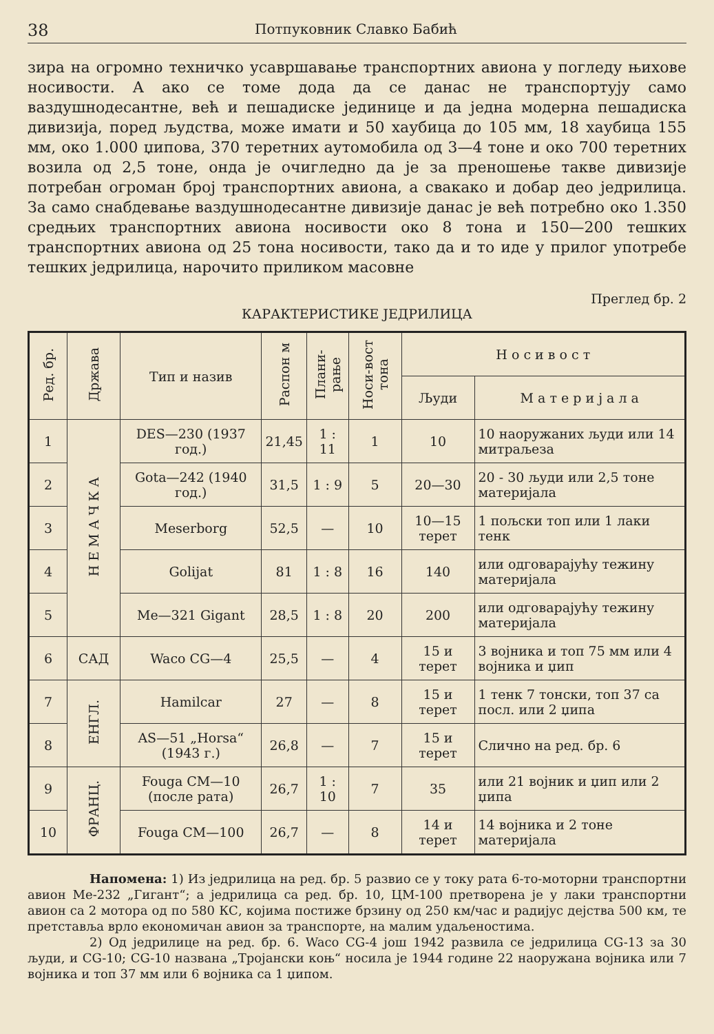38 Потпуковник Славко Бабић
зира на огромно техничко усавршавање транспортних авиона у погледу њихове носивости. А ако се томе дода да се данас не транспортују само ваздушнодесантне, већ и пешадиске јединице и да једна модерна пешадиска дивизија, поред људства, може имати и 50 хаубица до 105 мм, 18 хаубица 155 мм, око 1.000 џипова, 370 теретних аутомобила од 3—4 тоне и око 700 теретних возила од 2,5 тоне, онда је очигледно да је за преношење такве дивизије потребан огроман број транспортних авиона, а свакако и добар део једрилица. За само снабдевање ваздушнодесантне дивизије данас је већ потребно око 1.350 средњих транспортних авиона носивости око 8 тона и 150—200 тешких транспортних авиона од 25 тона носивости, тако да и то иде у прилог употребе тешких једрилица, нарочито приликом масовне
Преглед бр. 2
КАРАКТЕРИСТИКЕ ЈЕДРИЛИЦА
| Ред. бр. | Држава | Тип и назив | Распон м | Плани-рање | Носи-вост тона | Н о с и в о с т | |
| --- | --- | --- | --- | --- | --- | --- | --- |
| | | | | | | Људи | М а т е р и ј а л а |
| 1 | Н Е М А Ч К А | DES—230 (1937 год.) | 21,45 | 1 : 11 | 1 | 10 | 10 наоружаних људи или 14 митраљеза |
| 2 | | Gota—242 (1940 год.) | 31,5 | 1 : 9 | 5 | 20—30 | 20 - 30 људи или 2,5 тоне материјала |
| 3 | | Meserborg | 52,5 | — | 10 | 10—15 терет | 1 пољски топ или 1 лаки тенк |
| 4 | | Golijat | 81 | 1 : 8 | 16 | 140 | или одговарајућу тежину материјала |
| 5 | | Me—321 Gigant | 28,5 | 1 : 8 | 20 | 200 | или одговарајућу тежину материјала |
| 6 | САД | Waco CG—4 | 25,5 | — | 4 | 15 и терет | 3 војника и топ 75 мм или 4 војника и џип |
| 7 | ЕНГЛ. | Hamilcar | 27 | — | 8 | 15 и терет | 1 тенк 7 тонски, топ 37 са посл. или 2 џипа |
| 8 | | AS—51 „Horsa“ (1943 г.) | 26,8 | — | 7 | 15 и терет | Слично на ред. бр. 6 |
| 9 | ФРАНЦ. | Fouga CM—10 (после рата) | 26,7 | 1 : 10 | 7 | 35 | или 21 војник и џип или 2 џипа |
| 10 | | Fouga CM—100 | 26,7 | — | 8 | 14 и терет | 14 војника и 2 тоне материјала |
Напомена: 1) Из једрилица на ред. бр. 5 развио се у току рата 6-то-моторни транспортни авион Ме-232 „Гигант“; а једрилица са ред. бр. 10, ЦМ-100 претворена је у лаки транспортни авион са 2 мотора од по 580 КС, којима постиже брзину од 250 км/час и радијус дејства 500 км, те претставља врло економичан авион за транспорте, на малим удаљеностима.
2) Од једрилице на ред. бр. 6. Waco CG-4 још 1942 развила се једрилица CG-13 за 30 људи, и CG-10; CG-10 названа „Тројански коњ“ носила је 1944 године 22 наоружана војника или 7 војника и топ 37 мм или 6 војника са 1 џипом.